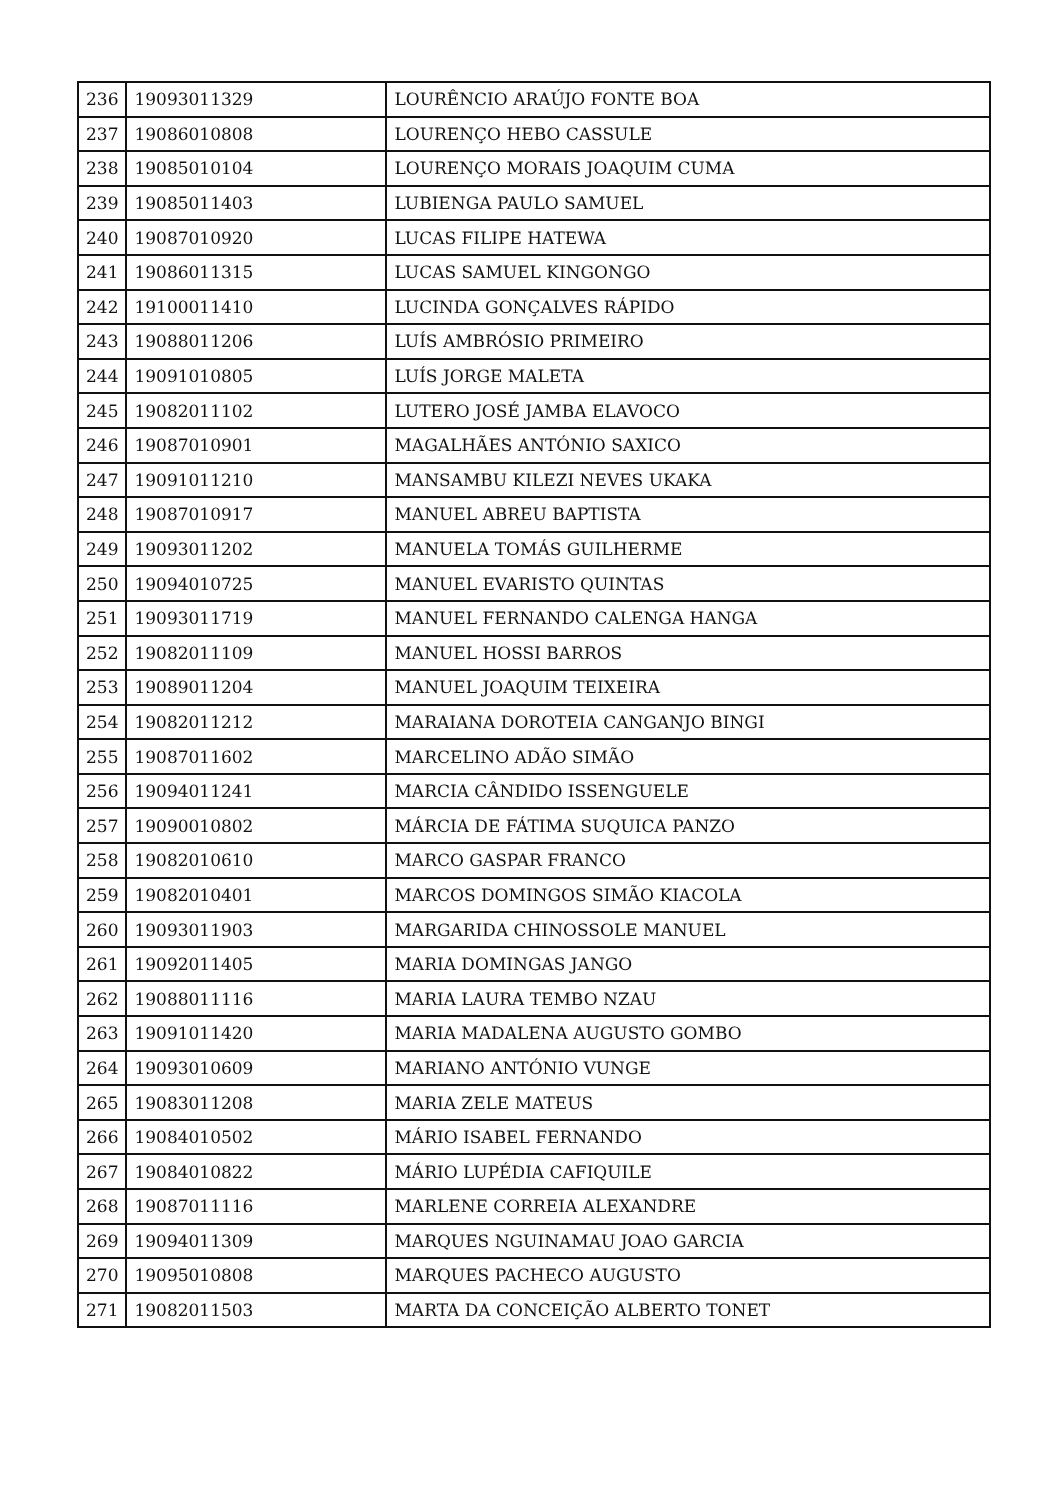| 236 | 19093011329 | LOURÊNCIO ARAÚJO FONTE BOA |
| 237 | 19086010808 | LOURENÇO HEBO CASSULE |
| 238 | 19085010104 | LOURENÇO MORAIS JOAQUIM CUMA |
| 239 | 19085011403 | LUBIENGA PAULO SAMUEL |
| 240 | 19087010920 | LUCAS FILIPE HATEWA |
| 241 | 19086011315 | LUCAS SAMUEL KINGONGO |
| 242 | 19100011410 | LUCINDA GONÇALVES RÁPIDO |
| 243 | 19088011206 | LUÍS AMBRÓSIO PRIMEIRO |
| 244 | 19091010805 | LUÍS JORGE MALETA |
| 245 | 19082011102 | LUTERO JOSÉ JAMBA ELAVOCO |
| 246 | 19087010901 | MAGALHÃES ANTÓNIO SAXICO |
| 247 | 19091011210 | MANSAMBU KILEZI NEVES UKAKA |
| 248 | 19087010917 | MANUEL ABREU BAPTISTA |
| 249 | 19093011202 | MANUELA TOMÁS GUILHERME |
| 250 | 19094010725 | MANUEL EVARISTO QUINTAS |
| 251 | 19093011719 | MANUEL FERNANDO CALENGA HANGA |
| 252 | 19082011109 | MANUEL HOSSI BARROS |
| 253 | 19089011204 | MANUEL JOAQUIM TEIXEIRA |
| 254 | 19082011212 | MARAIANA DOROTEIA CANGANJO BINGI |
| 255 | 19087011602 | MARCELINO ADÃO SIMÃO |
| 256 | 19094011241 | MARCIA CÂNDIDO ISSENGUELE |
| 257 | 19090010802 | MÁRCIA DE FÁTIMA SUQUICA PANZO |
| 258 | 19082010610 | MARCO GASPAR FRANCO |
| 259 | 19082010401 | MARCOS DOMINGOS SIMÃO KIACOLA |
| 260 | 19093011903 | MARGARIDA CHINOSSOLE MANUEL |
| 261 | 19092011405 | MARIA DOMINGAS JANGO |
| 262 | 19088011116 | MARIA LAURA TEMBO NZAU |
| 263 | 19091011420 | MARIA MADALENA AUGUSTO GOMBO |
| 264 | 19093010609 | MARIANO ANTÓNIO VUNGE |
| 265 | 19083011208 | MARIA ZELE MATEUS |
| 266 | 19084010502 | MÁRIO ISABEL FERNANDO |
| 267 | 19084010822 | MÁRIO LUPÉDIA CAFIQUILE |
| 268 | 19087011116 | MARLENE CORREIA ALEXANDRE |
| 269 | 19094011309 | MARQUES NGUINAMAU JOAO GARCIA |
| 270 | 19095010808 | MARQUES PACHECO AUGUSTO |
| 271 | 19082011503 | MARTA DA CONCEIÇÃO ALBERTO TONET |